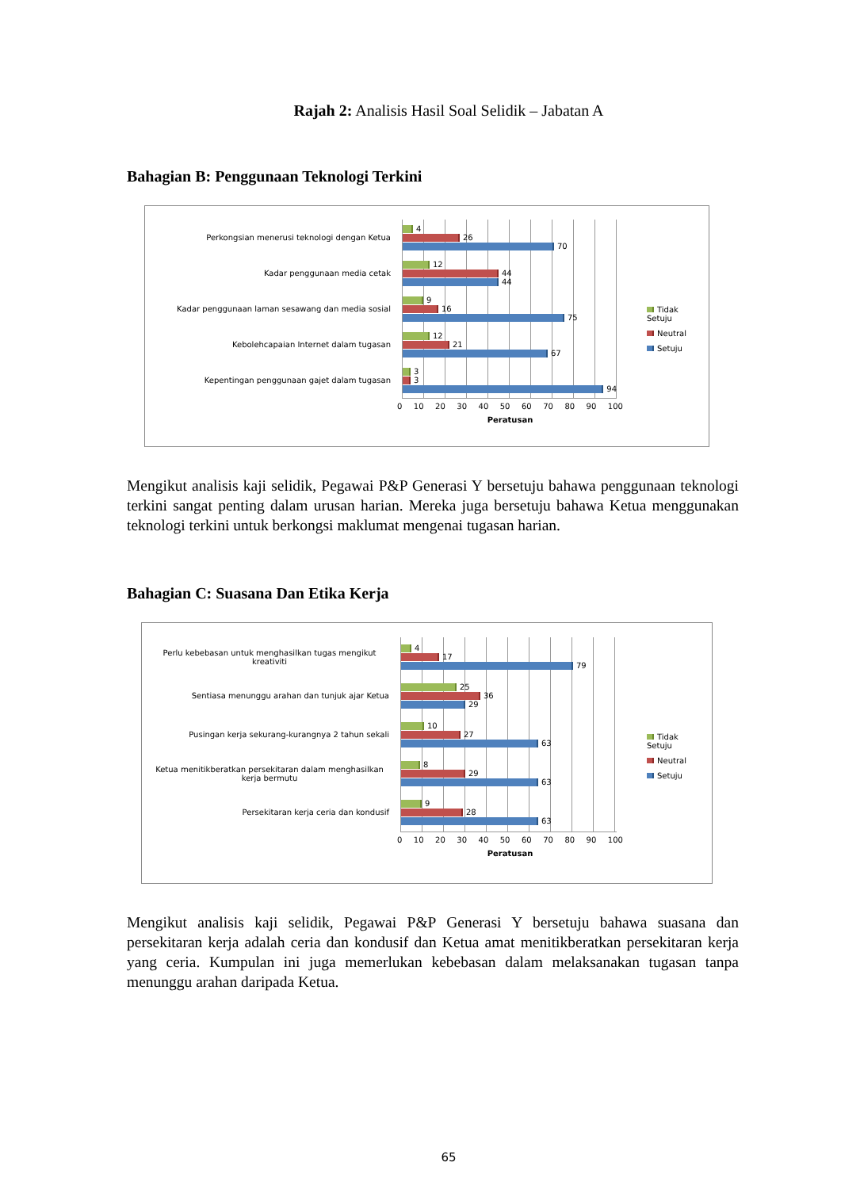Rajah 2: Analisis Hasil Soal Selidik – Jabatan A
Bahagian B: Penggunaan Teknologi Terkini
Perkongsian menerusi teknologi dengan Ketua
Kadar penggunaan media cetak
Kadar penggunaan laman sesawang dan media sosial
Kebolehcapaian Internet dalam tugasan
Kepentingan penggunaan gajet dalam tugasan
4
26
70
12
44
44
9
16
75
12
21
67
3
3
94
0 10 20 30 40 50 60 70 80 90 100
Peratusan
Tidak Setuju
Neutral
Setuju
Mengikut analisis kaji selidik, Pegawai P&P Generasi Y bersetuju bahawa penggunaan teknologi terkini sangat penting dalam urusan harian. Mereka juga bersetuju bahawa Ketua menggunakan teknologi terkini untuk berkongsi maklumat mengenai tugasan harian.
Bahagian C: Suasana Dan Etika Kerja
Perlu kebebasan untuk menghasilkan tugas mengikut kreativiti
Sentiasa menunggu arahan dan tunjuk ajar Ketua
Pusingan kerja sekurang-kurangnya 2 tahun sekali
Ketua menitikberatkan persekitaran dalam menghasilkan kerja bermutu
Persekitaran kerja ceria dan kondusif
4
17
79
25
36
29
10
27
63
8
29
63
9
28
63
0 10 20 30 40 50 60 70 80 90 100
Peratusan
Tidak Setuju
Neutral
Setuju
Mengikut analisis kaji selidik, Pegawai P&P Generasi Y bersetuju bahawa suasana dan persekitaran kerja adalah ceria dan kondusif dan Ketua amat menitikberatkan persekitaran kerja yang ceria. Kumpulan ini juga memerlukan kebebasan dalam melaksanakan tugasan tanpa menunggu arahan daripada Ketua.
65